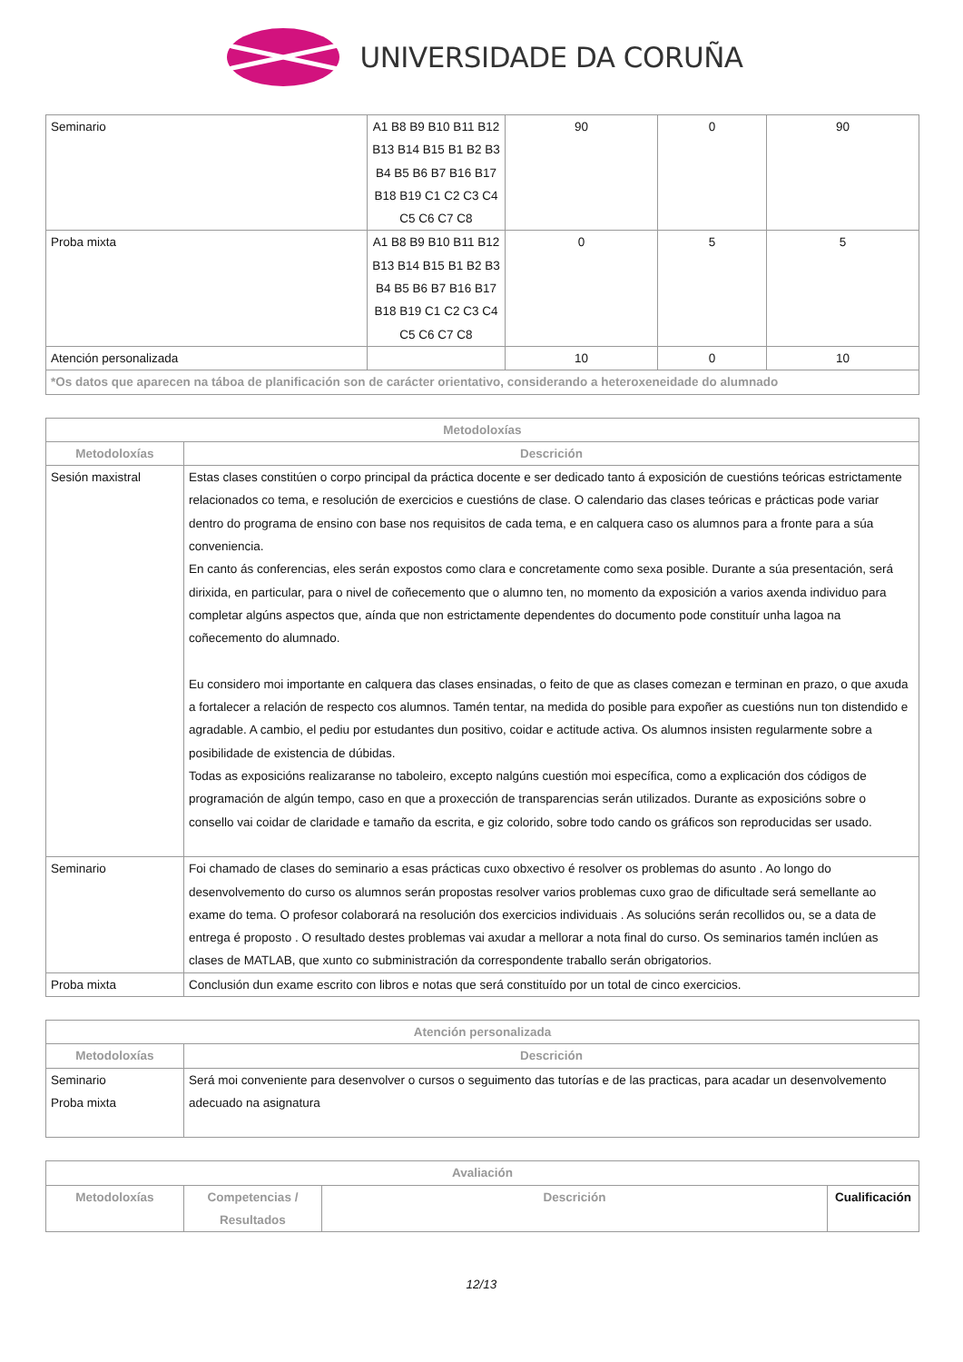UNIVERSIDADE DA CORUÑA
| Seminario | A1 B8 B9 B10 B11 B12 B13 B14 B15 B1 B2 B3 B4 B5 B6 B7 B16 B17 B18 B19 C1 C2 C3 C4 C5 C6 C7 C8 | 90 | 0 | 90 |
| Proba mixta | A1 B8 B9 B10 B11 B12 B13 B14 B15 B1 B2 B3 B4 B5 B6 B7 B16 B17 B18 B19 C1 C2 C3 C4 C5 C6 C7 C8 | 0 | 5 | 5 |
| Atención personalizada | | 10 | 0 | 10 |
| *Os datos que aparecen na táboa de planificación son de carácter orientativo, considerando a heteroxeneidade do alumnado | | | | |
| Metodoloxías | |
| --- | --- |
| Metodoloxías | Descrición |
| Sesión maxistral | Estas clases constitúen o corpo principal da práctica docente e ser dedicado tanto á exposición de cuestións teóricas estrictamente relacionados co tema, e resolución de exercicios e cuestións de clase. O calendario das clases teóricas e prácticas pode variar dentro do programa de ensino con base nos requisitos de cada tema, e en calquera caso os alumnos para a fronte para a súa conveniencia. En canto ás conferencias, eles serán expostos como clara e concretamente como sexa posible. Durante a súa presentación, será dirixida, en particular, para o nivel de coñecemento que o alumno ten, no momento da exposición a varios axenda individuo para completar algúns aspectos que, aínda que non estrictamente dependentes do documento pode constituír unha lagoa na coñecemento do alumnado. Eu considero moi importante en calquera das clases ensinadas, o feito de que as clases comezan e terminan en prazo, o que axuda a fortalecer a relación de respecto cos alumnos. Tamén tentar, na medida do posible para expoñer as cuestións nun ton distendido e agradable. A cambio, el pediu por estudantes dun positivo, coidar e actitude activa. Os alumnos insisten regularmente sobre a posibilidade de existencia de dúbidas. Todas as exposicións realizaranse no taboleiro, excepto nalgúns cuestión moi específica, como a explicación dos códigos de programación de algún tempo, caso en que a proxección de transparencias serán utilizados. Durante as exposicións sobre o consello vai coidar de claridade e tamaño da escrita, e giz colorido, sobre todo cando os gráficos son reproducidas ser usado. |
| Seminario | Foi chamado de clases do seminario a esas prácticas cuxo obxectivo é resolver os problemas do asunto . Ao longo do desenvolvemento do curso os alumnos serán propostas resolver varios problemas cuxo grao de dificultade será semellante ao exame do tema. O profesor colaborará na resolución dos exercicios individuais . As solucións serán recollidos ou, se a data de entrega é proposto . O resultado destes problemas vai axudar a mellorar a nota final do curso. Os seminarios tamén inclúen as clases de MATLAB, que xunto co subministración da correspondente traballo serán obrigatorios. |
| Proba mixta | Conclusión dun exame escrito con libros e notas que será constituído por un total de cinco exercicios. |
| Atención personalizada | |
| --- | --- |
| Metodoloxías | Descrición |
| Seminario Proba mixta | Será moi conveniente para desenvolver o cursos o seguimento das tutorías e de las practicas, para acadar un desenvolvemento adecuado na asignatura |
| Avaliación | | | |
| --- | --- | --- | --- |
| Metodoloxías | Competencias / Resultados | Descrición | Cualificación |
12/13